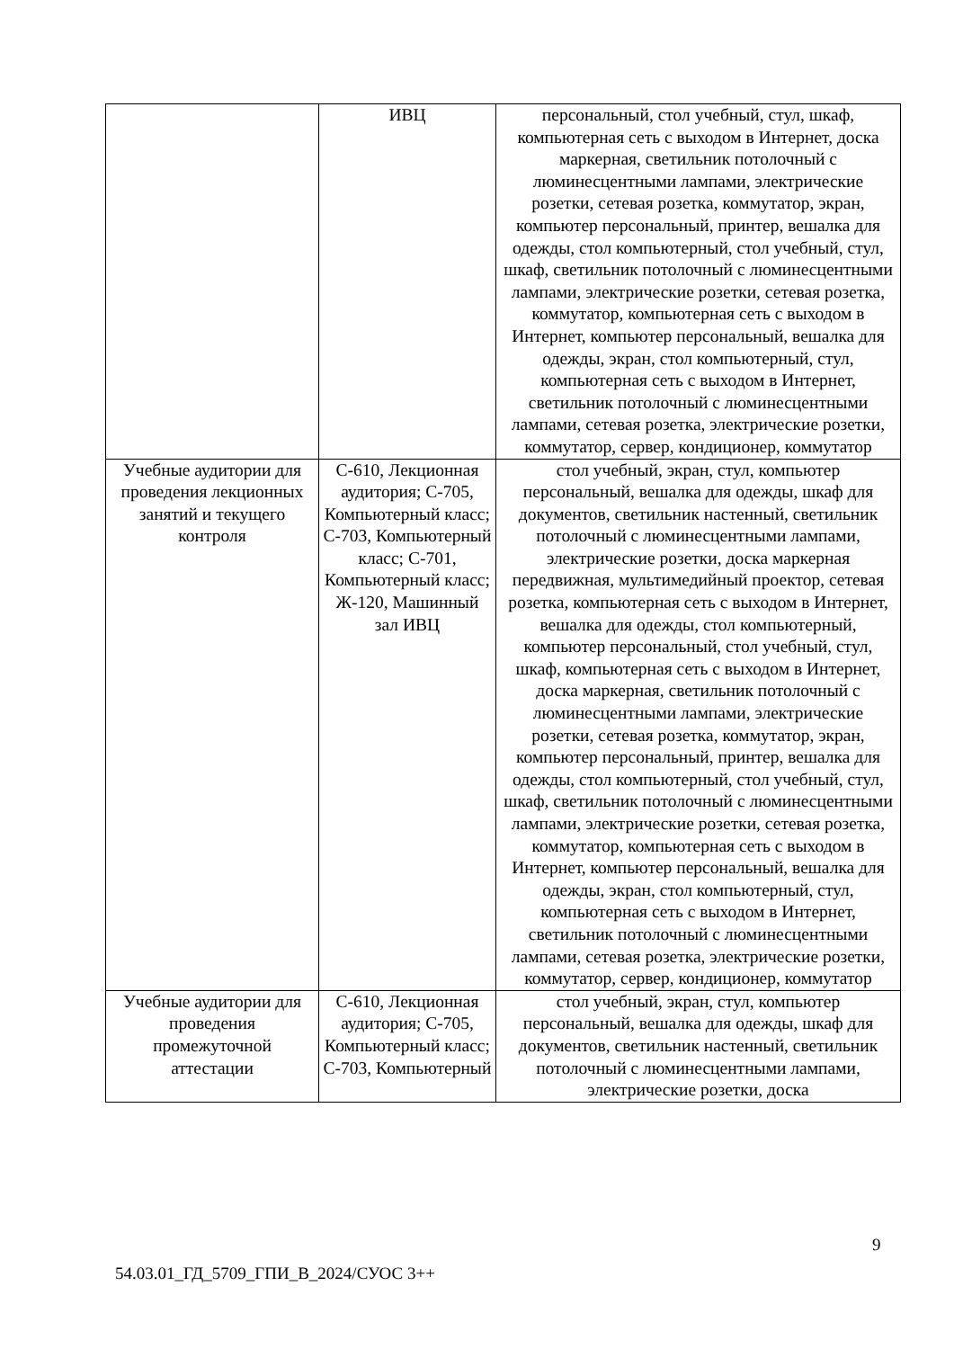| | ИВЦ | персональный, стол учебный, стул, шкаф, компьютерная сеть с выходом в Интернет, доска маркерная, светильник потолочный с люминесцентными лампами, электрические розетки, сетевая розетка, коммутатор, экран, компьютер персональный, принтер, вешалка для одежды, стол компьютерный, стол учебный, стул, шкаф, светильник потолочный с люминесцентными лампами, электрические розетки, сетевая розетка, коммутатор, компьютерная сеть с выходом в Интернет, компьютер персональный, вешалка для одежды, экран, стол компьютерный, стул, компьютерная сеть с выходом в Интернет, светильник потолочный с люминесцентными лампами, сетевая розетка, электрические розетки, коммутатор, сервер, кондиционер, коммутатор |
| Учебные аудитории для проведения лекционных занятий и текущего контроля | С-610, Лекционная аудитория; С-705, Компьютерный класс; С-703, Компьютерный класс; С-701, Компьютерный класс; Ж-120, Машинный зал ИВЦ | стол учебный, экран, стул, компьютер персональный, вешалка для одежды, шкаф для документов, светильник настенный, светильник потолочный с люминесцентными лампами, электрические розетки, доска маркерная передвижная, мультимедийный проектор, сетевая розетка, компьютерная сеть с выходом в Интернет, вешалка для одежды, стол компьютерный, компьютер персональный, стол учебный, стул, шкаф, компьютерная сеть с выходом в Интернет, доска маркерная, светильник потолочный с люминесцентными лампами, электрические розетки, сетевая розетка, коммутатор, экран, компьютер персональный, принтер, вешалка для одежды, стол компьютерный, стол учебный, стул, шкаф, светильник потолочный с люминесцентными лампами, электрические розетки, сетевая розетка, коммутатор, компьютерная сеть с выходом в Интернет, компьютер персональный, вешалка для одежды, экран, стол компьютерный, стул, компьютерная сеть с выходом в Интернет, светильник потолочный с люминесцентными лампами, сетевая розетка, электрические розетки, коммутатор, сервер, кондиционер, коммутатор |
| Учебные аудитории для проведения промежуточной аттестации | С-610, Лекционная аудитория; С-705, Компьютерный класс; С-703, Компьютерный | стол учебный, экран, стул, компьютер персональный, вешалка для одежды, шкаф для документов, светильник настенный, светильник потолочный с люминесцентными лампами, электрические розетки, доска |
9
54.03.01_ГД_5709_ГПИ_В_2024/СУОС 3++